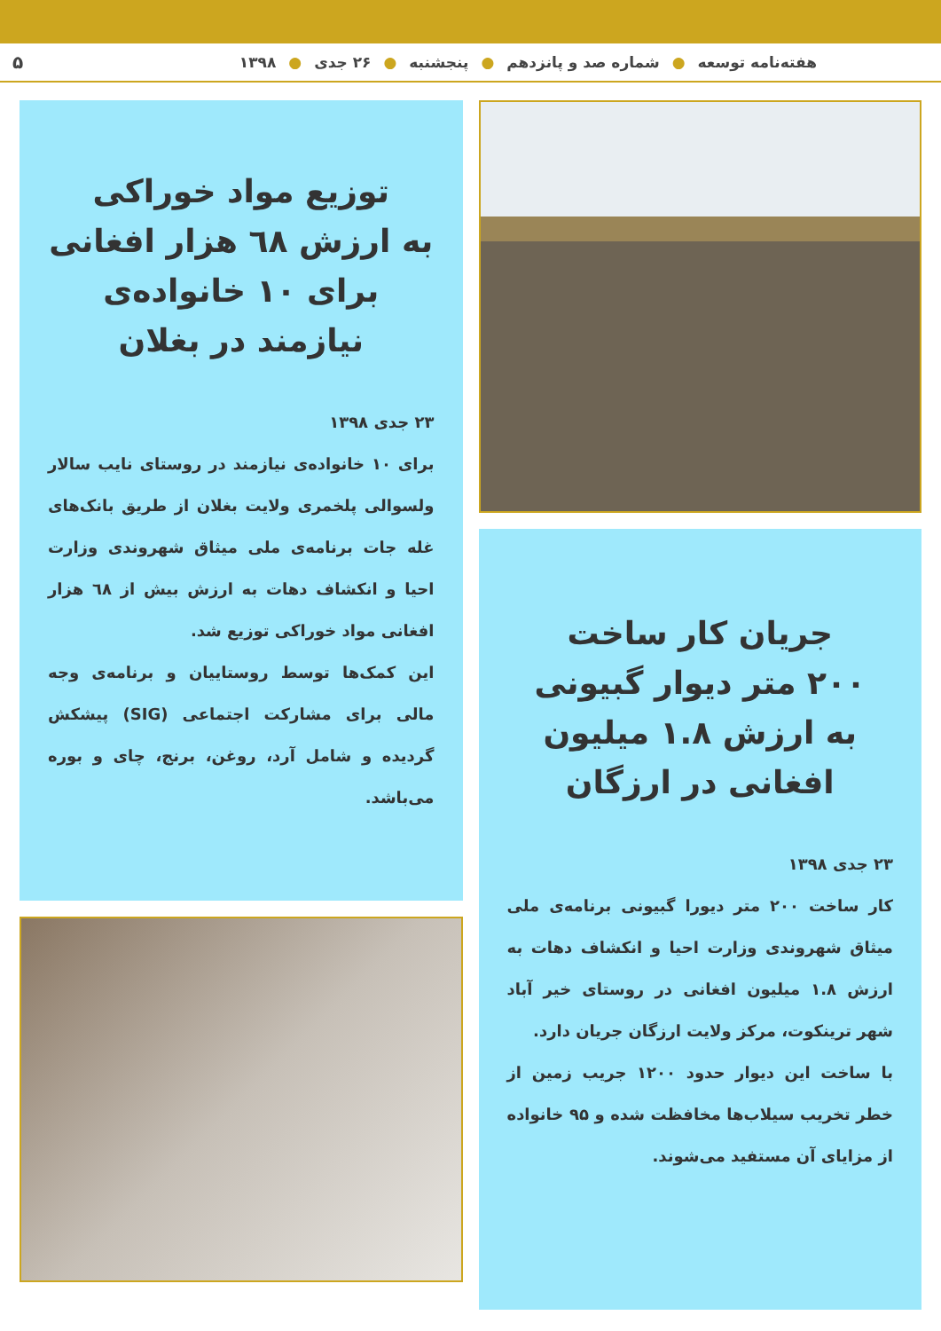هفته‌نامه توسعه ● شماره صد و پانزدهم ● پنجشنبه ● ۲۶ جدی ● ۱۳۹۸ ۵
جریان کار ساخت
۲۰۰ متر دیوار گبیونی
به ارزش ۱.۸ میلیون
افغانی در ارزگان
۲۳ جدی ۱۳۹۸
کار ساخت ۲۰۰ متر دیورا گبیونی برنامه‌ی ملی میثاق شهروندی وزارت احیا و انکشاف دهات به ارزش ۱.۸ میلیون افغانی در روستای خیر آباد شهر ترینکوت، مرکز ولایت ارزگان جریان دارد.
با ساخت این دیوار حدود ۱۲۰۰ جریب زمین از خطر تخریب سیلاب‌ها مخافظت شده و ۹۵ خانواده از مزایای آن مستفید می‌شوند.
توزیع مواد خوراکی
به ارزش ٦٨ هزار افغانی
برای ۱۰ خانواده‌ی
نیازمند در بغلان
۲۳ جدی ۱۳۹۸
برای ۱۰ خانواده‌ی نیازمند در روستای نایب سالار ولسوالی پلخمری ولایت بغلان از طریق بانک‌های غله جات برنامه‌ی ملی میثاق شهروندی وزارت احیا و انکشاف دهات به ارزش بیش از ٦٨ هزار افغانی مواد خوراکی توزیع شد.
این کمک‌ها توسط روستاییان و برنامه‌ی وجه مالی برای مشارکت اجتماعی (SIG) پیشکش گردیده و شامل آرد، روغن، برنج، چای و بوره می‌باشد.